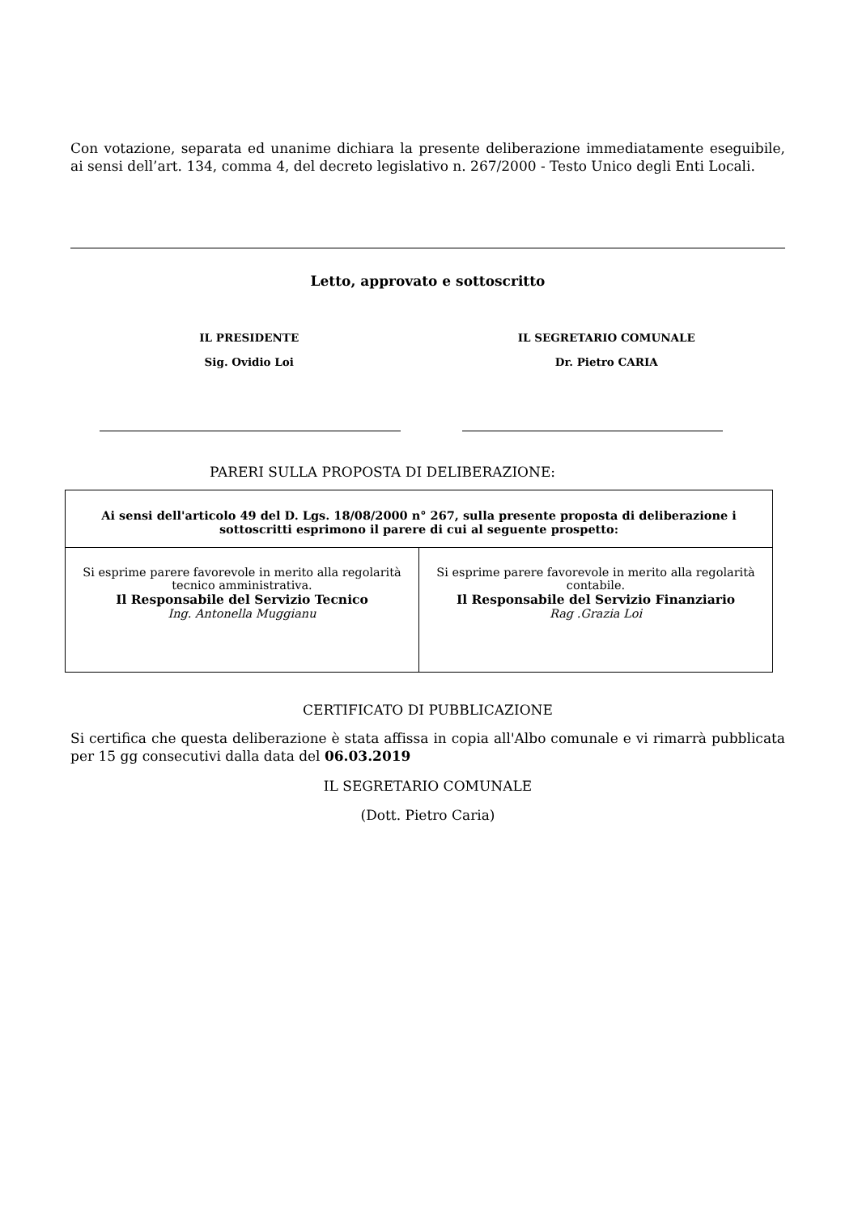Con votazione, separata ed unanime dichiara la presente deliberazione immediatamente eseguibile, ai sensi dell’art. 134, comma 4, del decreto legislativo n. 267/2000 - Testo Unico degli Enti Locali.
Letto, approvato e sottoscritto
IL PRESIDENTE
Sig. Ovidio Loi
IL SEGRETARIO COMUNALE
Dr. Pietro CARIA
PARERI SULLA PROPOSTA DI DELIBERAZIONE:
| Ai sensi dell'articolo 49 del D. Lgs. 18/08/2000 n° 267, sulla presente proposta di deliberazione i sottoscritti esprimono il parere di cui al seguente prospetto: | |
| Si esprime parere favorevole in merito alla regolarità tecnico amministrativa. Il Responsabile del Servizio Tecnico Ing. Antonella Muggianu | Si esprime parere favorevole in merito alla regolarità contabile. Il Responsabile del Servizio Finanziario Rag .Grazia Loi |
CERTIFICATO DI PUBBLICAZIONE
Si certifica che questa deliberazione è stata affissa in copia all'Albo comunale e vi rimarrà pubblicata per 15 gg consecutivi dalla data del 06.03.2019
IL SEGRETARIO COMUNALE
(Dott. Pietro Caria)